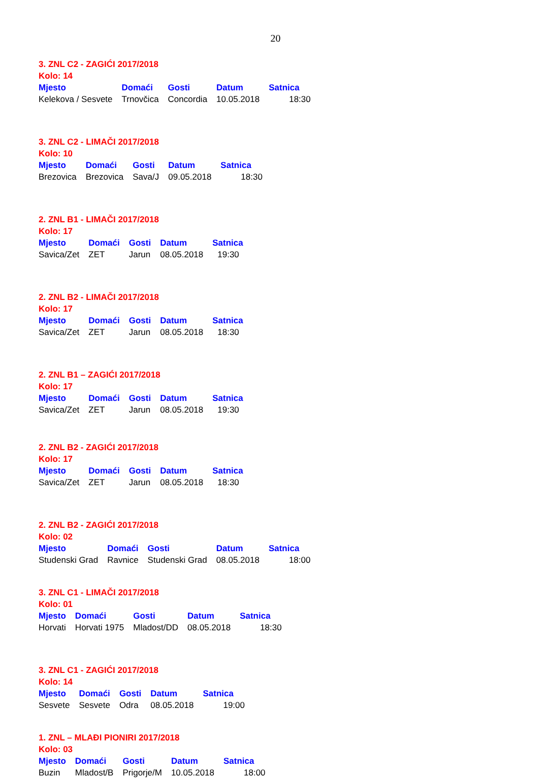20
3. ZNL C2 - ZAGIĆI 2017/2018
Kolo: 14
| Mjesto | Domaći | Gosti | Datum | Satnica |
| --- | --- | --- | --- | --- |
| Kelekova / Sesvete | Trnovčica | Concordia | 10.05.2018 | 18:30 |
3. ZNL C2 - LIMAČI 2017/2018
Kolo: 10
| Mjesto | Domaći | Gosti | Datum | Satnica |
| --- | --- | --- | --- | --- |
| Brezovica | Brezovica | Sava/J | 09.05.2018 | 18:30 |
2. ZNL B1 - LIMAČI 2017/2018
Kolo: 17
| Mjesto | Domaći | Gosti | Datum | Satnica |
| --- | --- | --- | --- | --- |
| Savica/Zet | ZET | Jarun | 08.05.2018 | 19:30 |
2. ZNL B2 - LIMAČI 2017/2018
Kolo: 17
| Mjesto | Domaći | Gosti | Datum | Satnica |
| --- | --- | --- | --- | --- |
| Savica/Zet | ZET | Jarun | 08.05.2018 | 18:30 |
2. ZNL B1 – ZAGIĆI 2017/2018
Kolo: 17
| Mjesto | Domaći | Gosti | Datum | Satnica |
| --- | --- | --- | --- | --- |
| Savica/Zet | ZET | Jarun | 08.05.2018 | 19:30 |
2. ZNL B2 - ZAGIĆI 2017/2018
Kolo: 17
| Mjesto | Domaći | Gosti | Datum | Satnica |
| --- | --- | --- | --- | --- |
| Savica/Zet | ZET | Jarun | 08.05.2018 | 18:30 |
2. ZNL B2 - ZAGIĆI 2017/2018
Kolo: 02
| Mjesto | Domaći | Gosti | Datum | Satnica |
| --- | --- | --- | --- | --- |
| Studenski Grad | Ravnice | Studenski Grad | 08.05.2018 | 18:00 |
3. ZNL C1 - LIMAČI 2017/2018
Kolo: 01
| Mjesto | Domaći | Gosti | Datum | Satnica |
| --- | --- | --- | --- | --- |
| Horvati | Horvati 1975 | Mladost/DD | 08.05.2018 | 18:30 |
3. ZNL C1 - ZAGIĆI 2017/2018
Kolo: 14
| Mjesto | Domaći | Gosti | Datum | Satnica |
| --- | --- | --- | --- | --- |
| Sesvete | Sesvete | Odra | 08.05.2018 | 19:00 |
1. ZNL – MLAĐI PIONIRI 2017/2018
Kolo: 03
| Mjesto | Domaći | Gosti | Datum | Satnica |
| --- | --- | --- | --- | --- |
| Buzin | Mladost/B | Prigorje/M | 10.05.2018 | 18:00 |